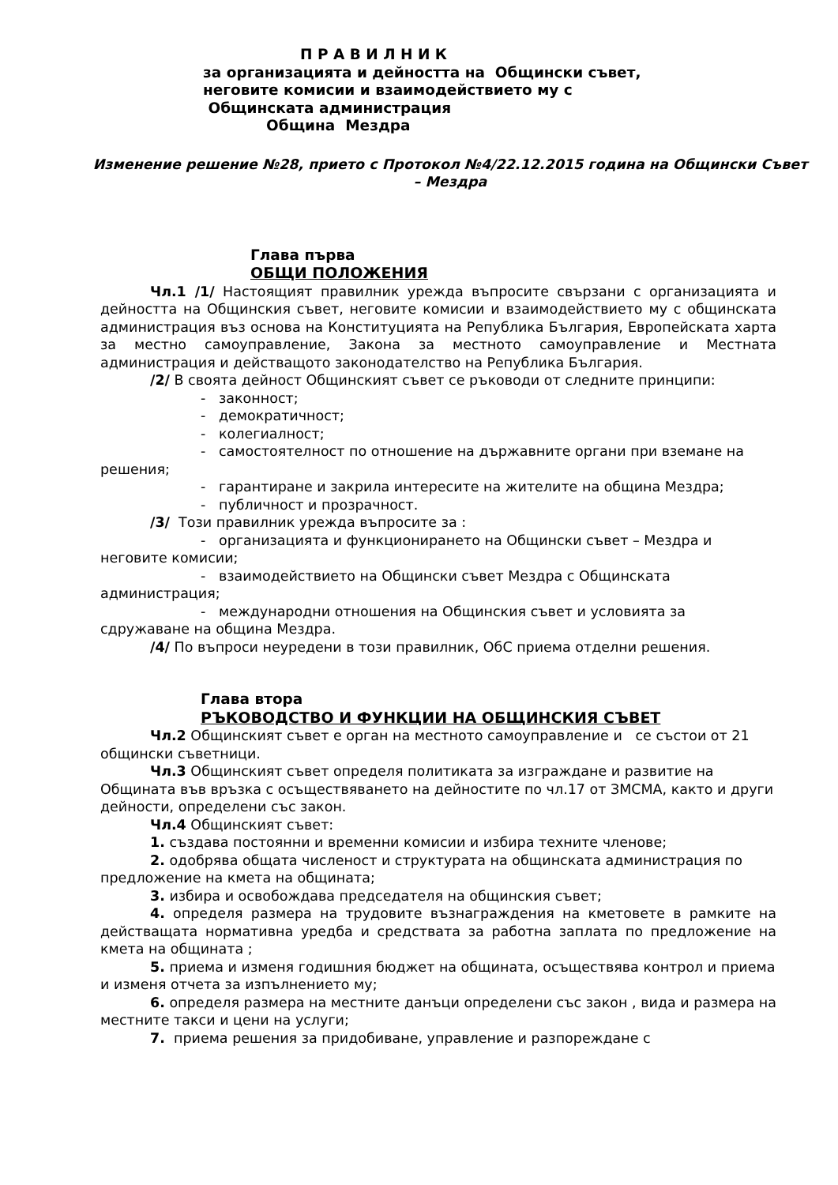П Р А В И Л Н И К
за организацията и дейността на Общински съвет, неговите комисии и взаимодействието му с Общинската администрация
Община Мездра
Изменение решение №28, прието с Протокол №4/22.12.2015 година на Общински Съвет – Мездра
Глава първа
ОБЩИ ПОЛОЖЕНИЯ
Чл.1 /1/ Настоящият правилник урежда въпросите свързани с организацията и дейността на Общинския съвет, неговите комисии и взаимодействието му с общинската администрация въз основа на Конституцията на Република България, Европейската харта за местно самоуправление, Закона за местното самоуправление и Местната администрация и действащото законодателство на Република България.
/2/ В своята дейност Общинският съвет се ръководи от следните принципи:
- законност;
- демократичност;
- колегиалност;
- самостоятелност по отношение на държавните органи при вземане на решения;
- гарантиране и закрила интересите на жителите на община Мездра;
- публичност и прозрачност.
/3/ Този правилник урежда въпросите за :
- организацията и функционирането на Общински съвет – Мездра и неговите комисии;
- взаимодействието на Общински съвет Мездра с Общинската администрация;
- международни отношения на Общинския съвет и условията за сдружаване на община Мездра.
/4/ По въпроси неуредени в този правилник, ОбС приема отделни решения.
Глава втора
РЪКОВОДСТВО И ФУНКЦИИ НА ОБЩИНСКИЯ СЪВЕТ
Чл.2 Общинският съвет е орган на местното самоуправление и се състои от 21 общински съветници.
Чл.3 Общинският съвет определя политиката за изграждане и развитие на Общината във връзка с осъществяването на дейностите по чл.17 от ЗМСМА, както и други дейности, определени със закон.
Чл.4 Общинският съвет:
1. създава постоянни и временни комисии и избира техните членове;
2. одобрява общата численост и структурата на общинската администрация по предложение на кмета на общината;
3. избира и освобождава председателя на общинския съвет;
4. определя размера на трудовите възнаграждения на кметовете в рамките на действащата нормативна уредба и средствата за работна заплата по предложение на кмета на общината ;
5. приема и изменя годишния бюджет на общината, осъществява контрол и приема и изменя отчета за изпълнението му;
6. определя размера на местните данъци определени със закон , вида и размера на местните такси и цени на услуги;
7. приема решения за придобиване, управление и разпореждане с